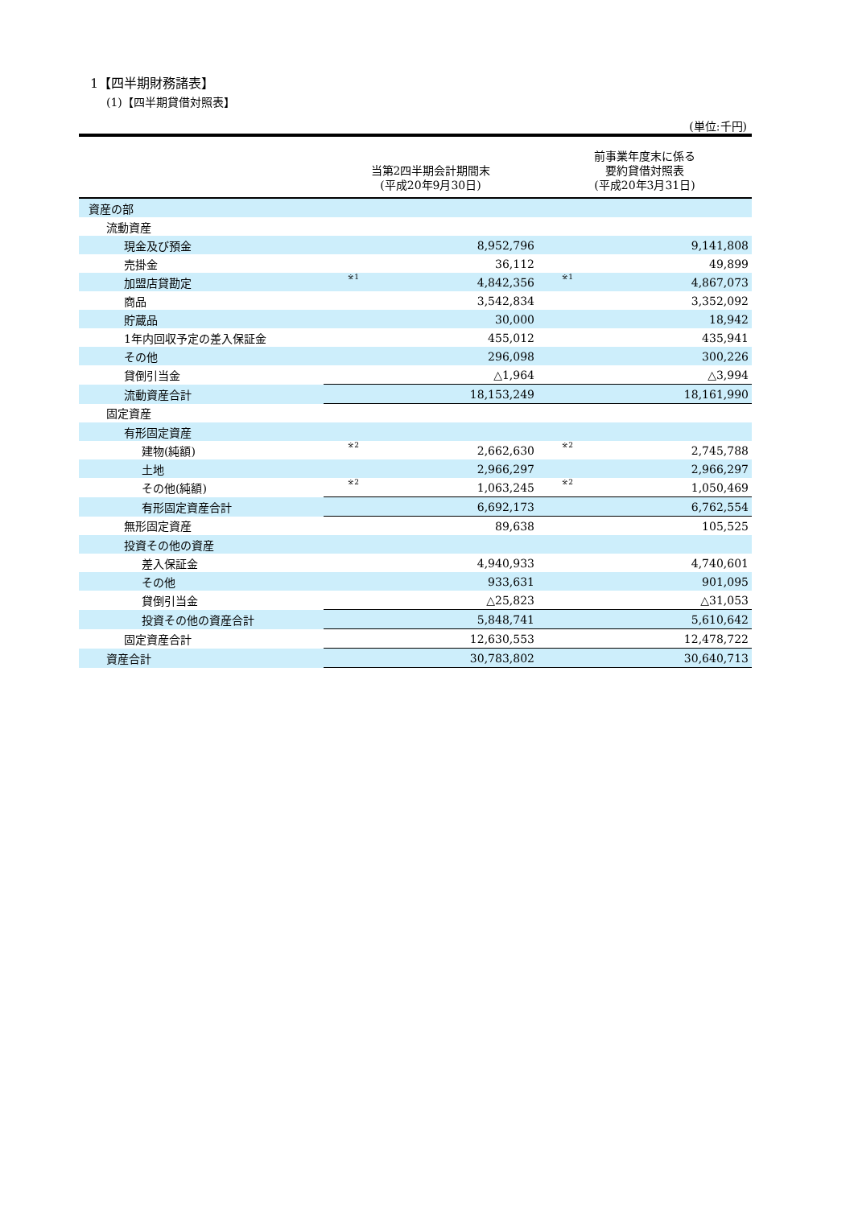1【四半期財務諸表】
(1)【四半期貸借対照表】
(単位:千円)
| | 当第2四半期会計期間末 (平成20年9月30日) | | 前事業年度末に係る 要約貸借対照表 (平成20年3月31日) | |
| --- | --- | --- | --- | --- |
| 資産の部 | | | | |
| 流動資産 | | | | |
| 現金及び預金 | | 8,952,796 | | 9,141,808 |
| 売掛金 | | 36,112 | | 49,899 |
| 加盟店貸勘定 | ※1 | 4,842,356 | ※1 | 4,867,073 |
| 商品 | | 3,542,834 | | 3,352,092 |
| 貯蔵品 | | 30,000 | | 18,942 |
| 1年内回収予定の差入保証金 | | 455,012 | | 435,941 |
| その他 | | 296,098 | | 300,226 |
| 貸倒引当金 | | △1,964 | | △3,994 |
| 流動資産合計 | | 18,153,249 | | 18,161,990 |
| 固定資産 | | | | |
| 有形固定資産 | | | | |
| 建物(純額) | ※2 | 2,662,630 | ※2 | 2,745,788 |
| 土地 | | 2,966,297 | | 2,966,297 |
| その他(純額) | ※2 | 1,063,245 | ※2 | 1,050,469 |
| 有形固定資産合計 | | 6,692,173 | | 6,762,554 |
| 無形固定資産 | | 89,638 | | 105,525 |
| 投資その他の資産 | | | | |
| 差入保証金 | | 4,940,933 | | 4,740,601 |
| その他 | | 933,631 | | 901,095 |
| 貸倒引当金 | | △25,823 | | △31,053 |
| 投資その他の資産合計 | | 5,848,741 | | 5,610,642 |
| 固定資産合計 | | 12,630,553 | | 12,478,722 |
| 資産合計 | | 30,783,802 | | 30,640,713 |